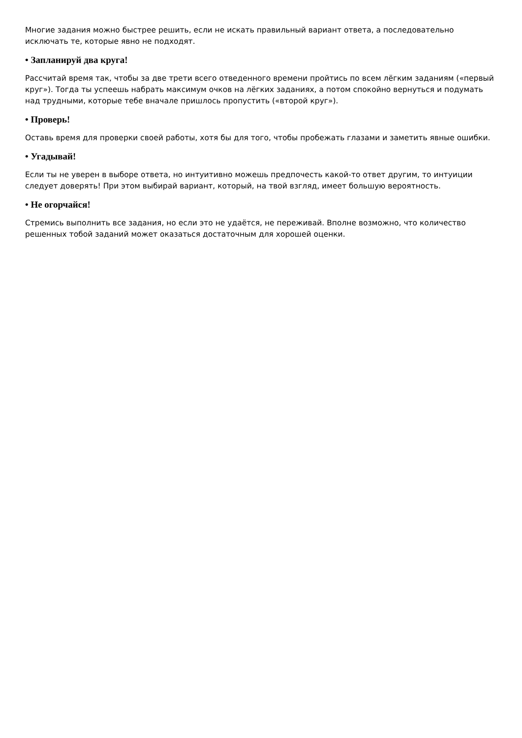Многие задания можно быстрее решить, если не искать правильный вариант ответа, а последовательно исключать те, которые явно не подходят.
• Запланируй два круга!
Рассчитай время так, чтобы за две трети всего отведенного времени пройтись по всем лёгким заданиям («первый круг»). Тогда ты успеешь набрать максимум очков на лёгких заданиях, а потом спокойно вернуться и подумать над трудными, которые тебе вначале пришлось пропустить («второй круг»).
• Проверь!
Оставь время для проверки своей работы, хотя бы для того, чтобы пробежать глазами и заметить явные ошибки.
• Угадывай!
Если ты не уверен в выборе ответа, но интуитивно можешь предпочесть какой-то ответ другим, то интуиции следует доверять! При этом выбирай вариант, который, на твой взгляд, имеет большую вероятность.
• Не огорчайся!
Стремись выполнить все задания, но если это не удаётся, не переживай. Вполне возможно, что количество решенных тобой заданий может оказаться достаточным для хорошей оценки.